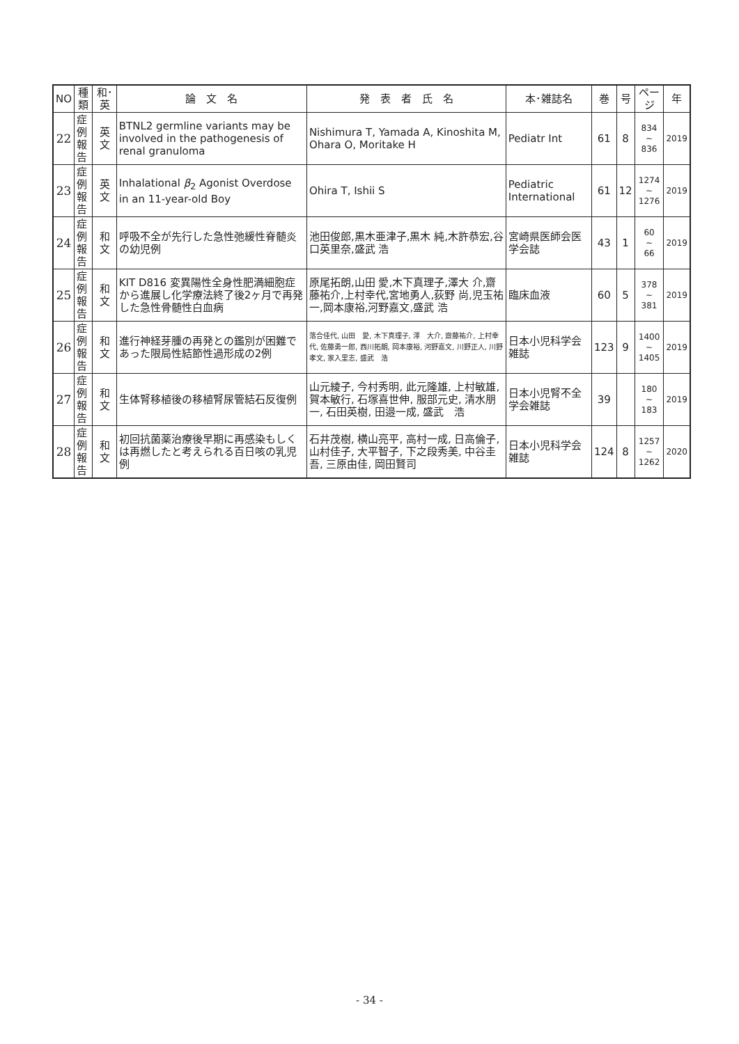| NO | 種類 | 和･英 | 論 文 名 | 発 表 者 氏 名 | 本･雑誌名 | 巻 | 号 | ページ | 年 |
| --- | --- | --- | --- | --- | --- | --- | --- | --- | --- |
| 22 | 症例 報告 | 英 文 | BTNL2 germline variants may be involved in the pathogenesis of renal granuloma | Nishimura T, Yamada A, Kinoshita M, Ohara O, Moritake H | Pediatr Int | 61 | 8 | 834 ~ 836 | 2019 |
| 23 | 症例 報告 | 英 文 | Inhalational β<sub>2</sub> Agonist Overdose in an 11-year-old Boy | Ohira T, Ishii S | Pediatric International | 61 | 12 | 1274 ~ 1276 | 2019 |
| 24 | 症例 報告 | 和 文 | 呼吸不全が先行した急性弛緩性脊髄炎の幼児例 | 池田俊郎,黒木亜津子,黒木 純,木許恭宏,谷口英里奈,盛武 浩 | 宮崎県医師会医学会誌 | 43 | 1 | 60 ~ 66 | 2019 |
| 25 | 症例 報告 | 和 文 | KIT D816 変異陽性全身性肥満細胞症から進展し化学療法終了後2ヶ月で再発した急性骨髄性白血病 | 原尾拓朗,山田 愛,木下真理子,澤大 介,齋藤祐介,上村幸代,宮地勇人,荻野 尚,児玉祐一,岡本康裕,河野嘉文,盛武 浩 | 臨床血液 | 60 | 5 | 378 ~ 381 | 2019 |
| 26 | 症例 報告 | 和 文 | 進行神経芽腫の再発との鑑別が困難であった限局性結節性過形成の2例 | 落合佳代, 山田 愛, 木下真理子, 澤 大介, 齋藤祐介, 上村幸代, 佐藤勇一郎, 西川拓朗, 岡本康裕, 河野嘉文, 川野正人, 川野孝文, 家入里志, 盛武 浩 | 日本小児科学会雑誌 | 123 | 9 | 1400 ~ 1405 | 2019 |
| 27 | 症例 報告 | 和 文 | 生体腎移植後の移植腎尿管結石反復例 | 山元綾子, 今村秀明, 此元隆雄, 上村敏雄, 賀本敏行, 石塚喜世伸, 服部元史, 清水朋一, 石田英樹, 田邉一成, 盛武 浩 | 日本小児腎不全学会雑誌 | 39 | | 180 ~ 183 | 2019 |
| 28 | 症例 報告 | 和 文 | 初回抗菌薬治療後早期に再感染もしくは再燃したと考えられる百日咳の乳児例 | 石井茂樹, 横山亮平, 高村一成, 日高倫子, 山村佳子, 大平智子, 下之段秀美, 中谷圭吾, 三原由佳, 岡田賢司 | 日本小児科学会雑誌 | 124 | 8 | 1257 ~ 1262 | 2020 |
- 34 -